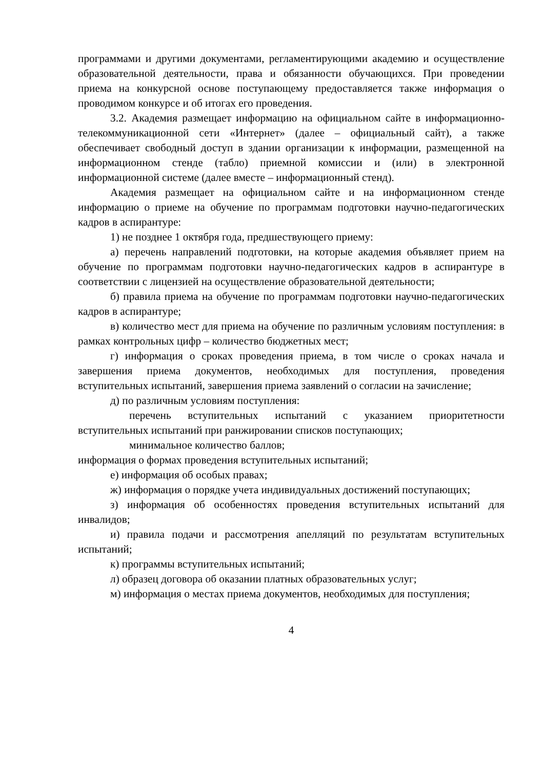программами и другими документами, регламентирующими академию и осуществление образовательной деятельности, права и обязанности обучающихся. При проведении приема на конкурсной основе поступающему предоставляется также информация о проводимом конкурсе и об итогах его проведения.
3.2. Академия размещает информацию на официальном сайте в информационно-телекоммуникационной сети «Интернет» (далее – официальный сайт), а также обеспечивает свободный доступ в здании организации к информации, размещенной на информационном стенде (табло) приемной комиссии и (или) в электронной информационной системе (далее вместе – информационный стенд).
Академия размещает на официальном сайте и на информационном стенде информацию о приеме на обучение по программам подготовки научно-педагогических кадров в аспирантуре:
1) не позднее 1 октября года, предшествующего приему:
а) перечень направлений подготовки, на которые академия объявляет прием на обучение по программам подготовки научно-педагогических кадров в аспирантуре в соответствии с лицензией на осуществление образовательной деятельности;
б) правила приема на обучение по программам подготовки научно-педагогических кадров в аспирантуре;
в) количество мест для приема на обучение по различным условиям поступления: в рамках контрольных цифр – количество бюджетных мест;
г) информация о сроках проведения приема, в том числе о сроках начала и завершения приема документов, необходимых для поступления, проведения вступительных испытаний, завершения приема заявлений о согласии на зачисление;
д) по различным условиям поступления:
перечень вступительных испытаний с указанием приоритетности вступительных испытаний при ранжировании списков поступающих;
минимальное количество баллов;
информация о формах проведения вступительных испытаний;
е) информация об особых правах;
ж) информация о порядке учета индивидуальных достижений поступающих;
з) информация об особенностях проведения вступительных испытаний для инвалидов;
и) правила подачи и рассмотрения апелляций по результатам вступительных испытаний;
к) программы вступительных испытаний;
л) образец договора об оказании платных образовательных услуг;
м) информация о местах приема документов, необходимых для поступления;
4